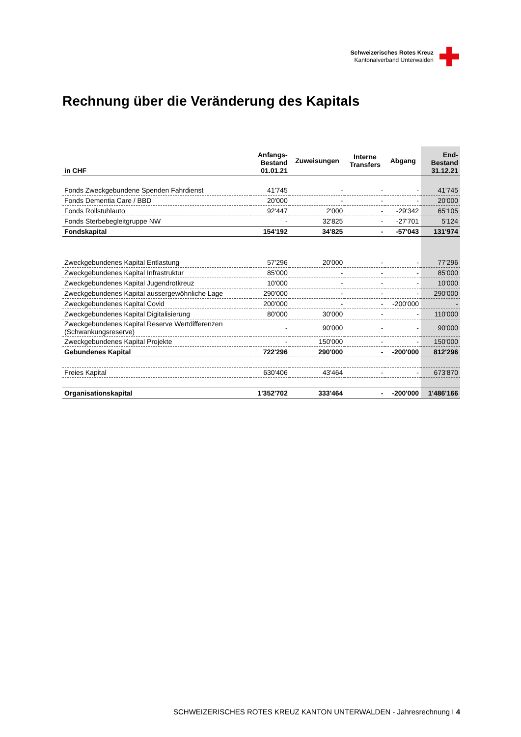Schweizerisches Rotes Kreuz
Kantonalverband Unterwalden
Rechnung über die Veränderung des Kapitals
| in CHF | Anfangs- Bestand 01.01.21 | Zuweisungen | Interne Transfers | Abgang | End- Bestand 31.12.21 |
| --- | --- | --- | --- | --- | --- |
| Fonds Zweckgebundene Spenden Fahrdienst | 41'745 | - | - | - | 41'745 |
| Fonds Dementia Care / BBD | 20'000 | - | - | - | 20'000 |
| Fonds Rollstuhlauto | 92'447 | 2'000 | - | -29'342 | 65'105 |
| Fonds Sterbebegleitgruppe NW | - | 32'825 | - | -27'701 | 5'124 |
| Fondskapital | 154'192 | 34'825 | - | -57'043 | 131'974 |
| Zweckgebundenes Kapital Entlastung | 57'296 | 20'000 | - | - | 77'296 |
| Zweckgebundenes Kapital Infrastruktur | 85'000 | - | - | - | 85'000 |
| Zweckgebundenes Kapital Jugendrotkreuz | 10'000 | - | - | - | 10'000 |
| Zweckgebundenes Kapital aussergewöhnliche Lage | 290'000 | - | - | - | 290'000 |
| Zweckgebundenes Kapital Covid | 200'000 | - | - | -200'000 | - |
| Zweckgebundenes Kapital Digitalisierung | 80'000 | 30'000 | - | - | 110'000 |
| Zweckgebundenes Kapital Reserve Wertdifferenzen (Schwankungsreserve) | - | 90'000 | - | - | 90'000 |
| Zweckgebundenes Kapital Projekte | - | 150'000 | - | - | 150'000 |
| Gebundenes Kapital | 722'296 | 290'000 | - | -200'000 | 812'296 |
| Freies Kapital | 630'406 | 43'464 | - | - | 673'870 |
| Organisationskapital | 1'352'702 | 333'464 | - | -200'000 | 1'486'166 |
SCHWEIZERISCHES ROTES KREUZ KANTON UNTERWALDEN - Jahresrechnung I 4